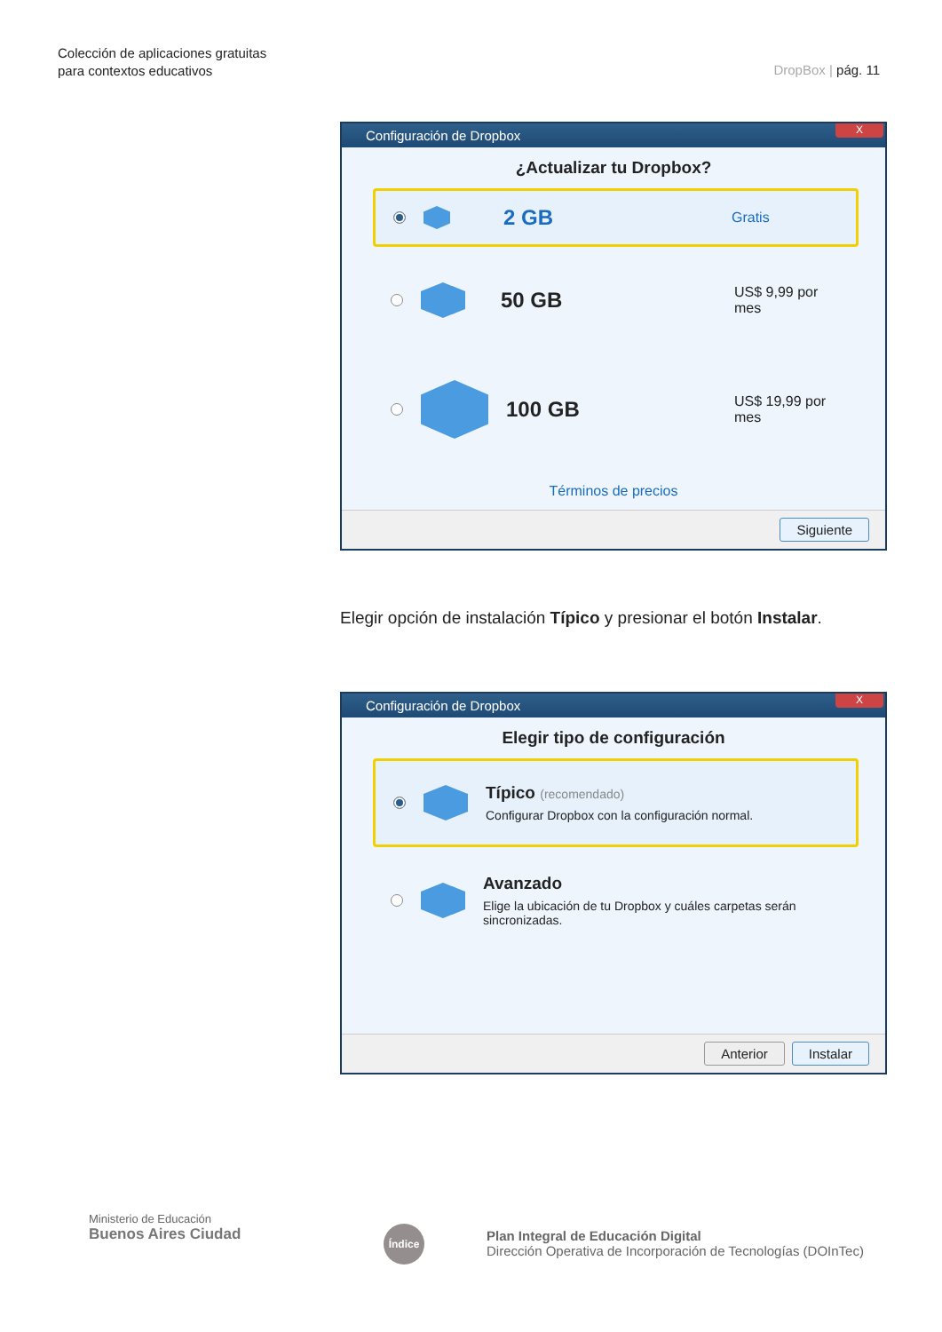Colección de aplicaciones gratuitas
para contextos educativos
DropBox | pág. 11
Configuración de Dropbox
X
¿Actualizar tu Dropbox?
2 GB
Gratis
50 GB
US$ 9,99 por mes
100 GB
US$ 19,99 por mes
Términos de precios
Siguiente
Elegir opción de instalación Típico y presionar el botón Instalar.
Configuración de Dropbox
X
Elegir tipo de configuración
Típico (recomendado)
Configurar Dropbox con la configuración normal.
Avanzado
Elige la ubicación de tu Dropbox y cuáles carpetas serán
sincronizadas.
Anterior Instalar
Ministerio de Educación
Buenos Aires Ciudad
Índice
Plan Integral de Educación Digital
Dirección Operativa de Incorporación de Tecnologías (DOInTec)